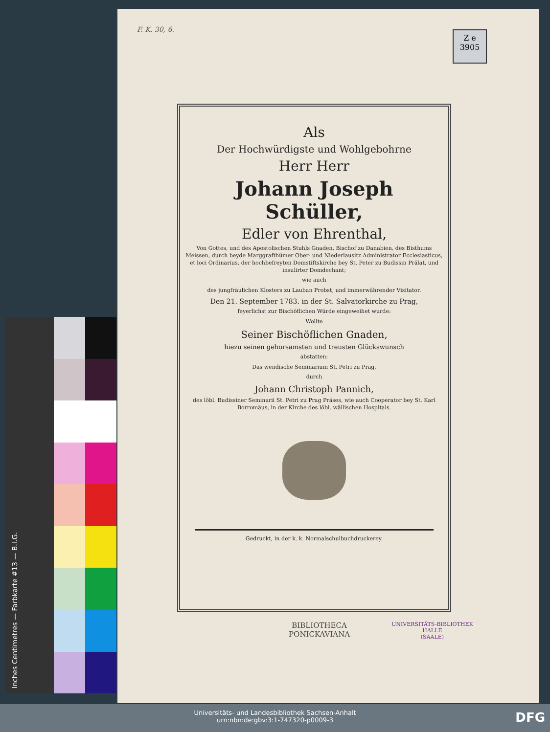F. K. 30, 6.
Z e
3905
Als
Der Hochwürdigste und Wohlgebohrne
Herr Herr
Johann Joseph Schüller,
Edler von Ehrenthal,
Von Gottes, und des Apostolischen Stuhls Gnaden, Bischof zu Danabien, des Bisthums Meissen, durch beyde Marggrafthümer Ober- und Niederlausitz Administrator Ecclesiasticus, et loci Ordinarius, der hochbefreyten Domstiftskirche bey St. Peter zu Budissin Prälat, und insulirter Domdechant;
wie auch
des jungfräulichen Klosters zu Lauban Probst, und immerwährender Visitator.
Den 21. September 1783. in der St. Salvatorkirche zu Prag,
feyerlichst zur Bischöflichen Würde eingeweihet wurde:
Wollte
Seiner Bischöflichen Gnaden,
hiezu seinen gehorsamsten und treusten Glückswunsch
abstatten:
Das wendische Seminarium St. Petri zu Prag,
durch
Johann Christoph Pannich,
des löbl. Budissiner Seminarii St. Petri zu Prag Präses, wie auch Cooperator bey St. Karl Borromäus, in der Kirche des löbl. wällischen Hospitals.
Gedruckt, in der k. k. Normalschulbuchdruckerey.
BIBLIOTHECA
PONICKAVIANA
UNIVERSITÄTS-BIBLIOTHEK
HALLE
(SAALE)
Inches Centimetres — Farbkarte #13 — B.I.G.
Universitäts- und Landesbibliothek Sachsen-Anhalt
urn:nbn:de:gbv:3:1-747320-p0009-3
DFG